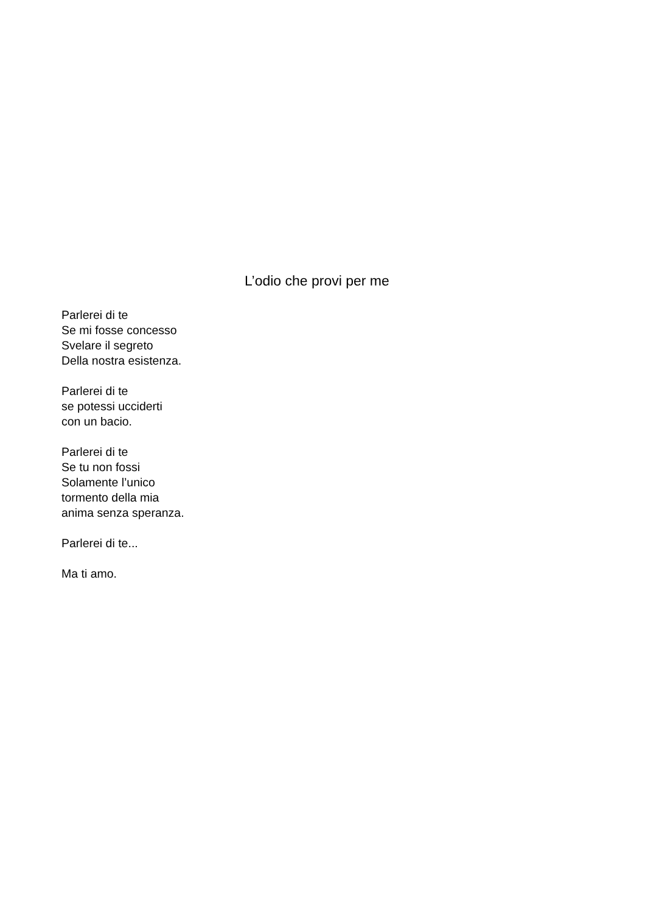L’odio che provi per me
Parlerei di te
Se mi fosse concesso
Svelare il segreto
Della nostra esistenza.
Parlerei di te
se potessi ucciderti
con un bacio.
Parlerei di te
Se tu non fossi
Solamente l’unico
tormento della mia
anima senza speranza.
Parlerei di te...
Ma ti amo.